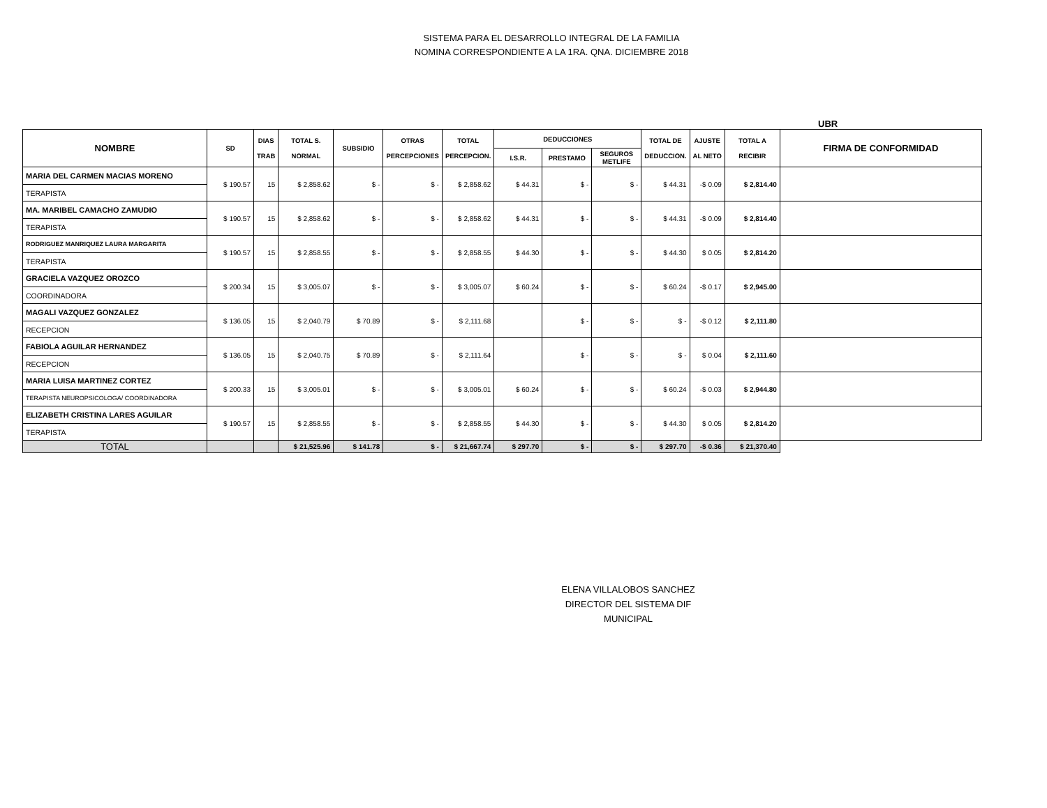SISTEMA PARA EL DESARROLLO INTEGRAL DE LA FAMILIA
NOMINA CORRESPONDIENTE A LA 1RA. QNA. DICIEMBRE 2018
UBR
| NOMBRE | SD | DIAS TRAB | TOTAL S. NORMAL | SUBSIDIO | OTRAS PERCEPCIONES | TOTAL PERCEPCION. | DEDUCCIONES | | | TOTAL DE DEDUCCION. | AJUSTE AL NETO | TOTAL A RECIBIR | FIRMA DE CONFORMIDAD |
| --- | --- | --- | --- | --- | --- | --- | --- | --- | --- | --- | --- | --- | --- |
| | | | | | | | I.S.R. | PRESTAMO | SEGUROS METLIFE | | | | |
| MARIA DEL CARMEN MACIAS MORENO | $ 190.57 | 15 | $ 2,858.62 | $ - | $ - | $ 2,858.62 | $ 44.31 | $ - | $ - | $ 44.31 | -$ 0.09 | $ 2,814.40 | |
| TERAPISTA | | | | | | | | | | | | | |
| MA. MARIBEL CAMACHO ZAMUDIO | $ 190.57 | 15 | $ 2,858.62 | $ - | $ - | $ 2,858.62 | $ 44.31 | $ - | $ - | $ 44.31 | -$ 0.09 | $ 2,814.40 | |
| TERAPISTA | | | | | | | | | | | | | |
| RODRIGUEZ MANRIQUEZ LAURA MARGARITA | $ 190.57 | 15 | $ 2,858.55 | $ - | $ - | $ 2,858.55 | $ 44.30 | $ - | $ - | $ 44.30 | $ 0.05 | $ 2,814.20 | |
| TERAPISTA | | | | | | | | | | | | | |
| GRACIELA VAZQUEZ OROZCO | $ 200.34 | 15 | $ 3,005.07 | $ - | $ - | $ 3,005.07 | $ 60.24 | $ - | $ - | $ 60.24 | -$ 0.17 | $ 2,945.00 | |
| COORDINADORA | | | | | | | | | | | | | |
| MAGALI VAZQUEZ GONZALEZ | $ 136.05 | 15 | $ 2,040.79 | $ 70.89 | $ - | $ 2,111.68 | | $ - | $ - | $ - | -$ 0.12 | $ 2,111.80 | |
| RECEPCION | | | | | | | | | | | | | |
| FABIOLA AGUILAR HERNANDEZ | $ 136.05 | 15 | $ 2,040.75 | $ 70.89 | $ - | $ 2,111.64 | | $ - | $ - | $ - | $ 0.04 | $ 2,111.60 | |
| RECEPCION | | | | | | | | | | | | | |
| MARIA LUISA MARTINEZ CORTEZ | $ 200.33 | 15 | $ 3,005.01 | $ - | $ - | $ 3,005.01 | $ 60.24 | $ - | $ - | $ 60.24 | -$ 0.03 | $ 2,944.80 | |
| TERAPISTA NEUROPSICOLOGA/ COORDINADORA | | | | | | | | | | | | | |
| ELIZABETH CRISTINA LARES AGUILAR | $ 190.57 | 15 | $ 2,858.55 | $ - | $ - | $ 2,858.55 | $ 44.30 | $ - | $ - | $ 44.30 | $ 0.05 | $ 2,814.20 | |
| TERAPISTA | | | | | | | | | | | | | |
| TOTAL | | | $ 21,525.96 | $ 141.78 | $ - | $ 21,667.74 | $ 297.70 | $ - | $ - | $ 297.70 | -$ 0.36 | $ 21,370.40 | |
ELENA VILLALOBOS SANCHEZ
DIRECTOR DEL SISTEMA DIF MUNICIPAL